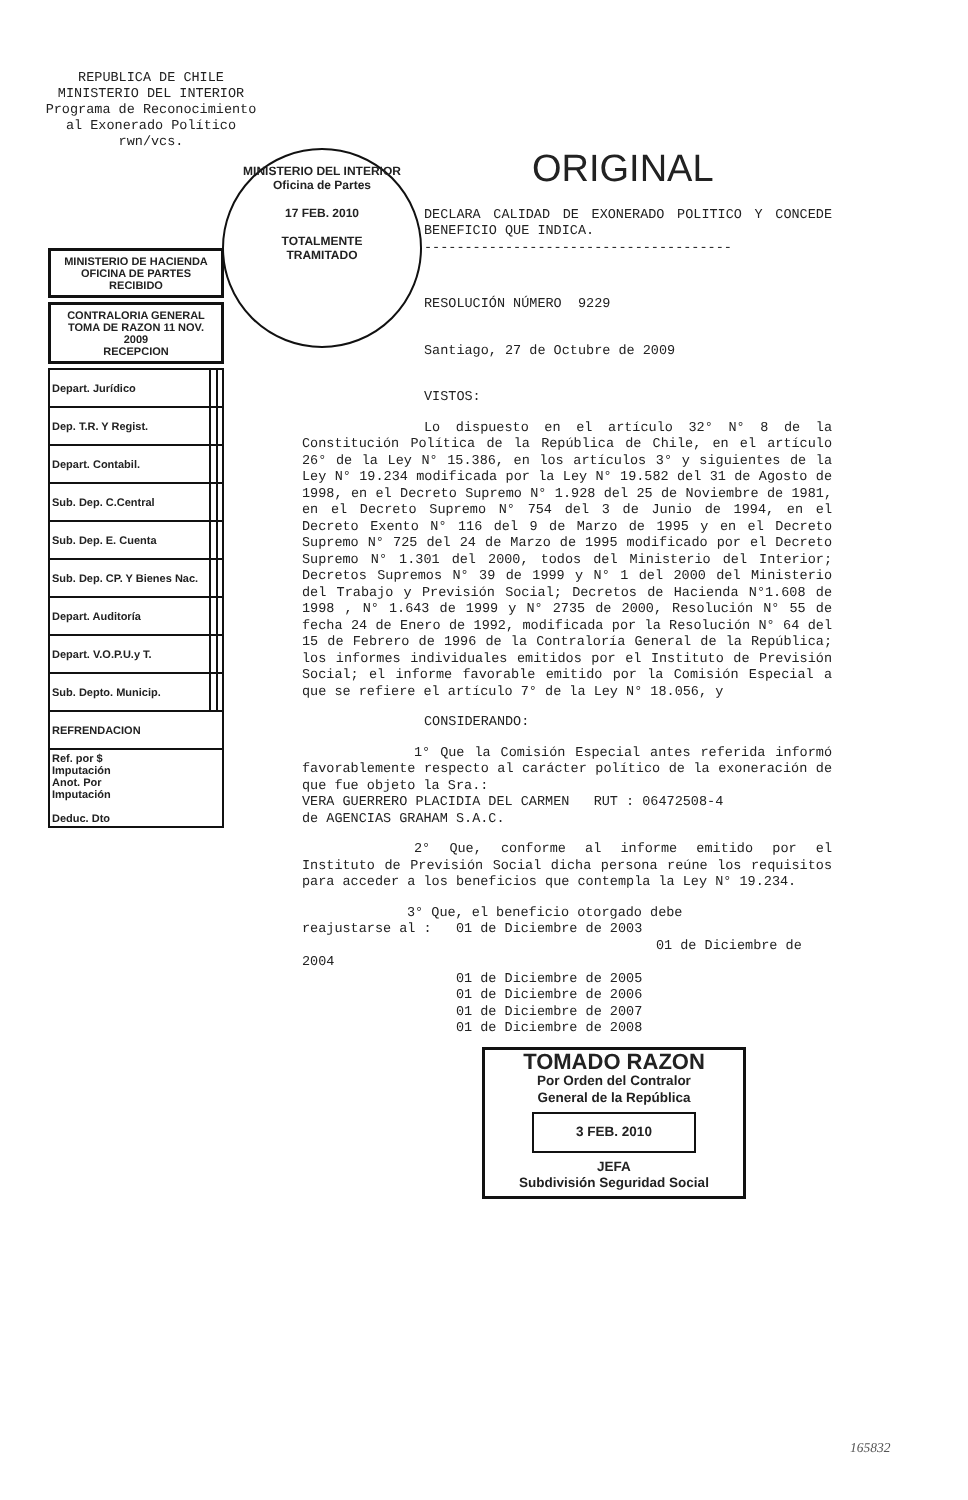REPUBLICA DE CHILE
MINISTERIO DEL INTERIOR
Programa de Reconocimiento
al Exonerado Político
rwn/vcs.
MINISTERIO DEL INTERIOR
Oficina de Partes
17 FEB. 2010
TOTALMENTE
TRAMITADO
MINISTERIO DE HACIENDA
OFICINA DE PARTES
RECIBIDO
CONTRALORIA GENERAL
TOMA DE RAZON 11 NOV. 2009
RECEPCION
| Depart. Jurídico | | |
| Dep. T.R. Y Regist. | | |
| Depart. Contabil. | | |
| Sub. Dep. C.Central | | |
| Sub. Dep. E. Cuenta | | |
| Sub. Dep. CP. Y Bienes Nac. | | |
| Depart. Auditoría | | |
| Depart. V.O.P.U.y T. | | |
| Sub. Depto. Municip. | | |
| REFRENDACION | | |
| Ref. por $ Imputación Anot. Por Imputación Deduc. Dto | | |
ORIGINAL
DECLARA CALIDAD DE EXONERADO POLITICO Y CONCEDE BENEFICIO QUE INDICA.
--------------------------------------
RESOLUCIÓN NÚMERO 9229
Santiago, 27 de Octubre de 2009
VISTOS:
Lo dispuesto en el artículo 32° N° 8 de la Constitución Política de la República de Chile, en el artículo 26° de la Ley N° 15.386, en los artículos 3° y siguientes de la Ley N° 19.234 modificada por la Ley N° 19.582 del 31 de Agosto de 1998, en el Decreto Supremo N° 1.928 del 25 de Noviembre de 1981, en el Decreto Supremo N° 754 del 3 de Junio de 1994, en el Decreto Exento N° 116 del 9 de Marzo de 1995 y en el Decreto Supremo N° 725 del 24 de Marzo de 1995 modificado por el Decreto Supremo N° 1.301 del 2000, todos del Ministerio del Interior; Decretos Supremos N° 39 de 1999 y N° 1 del 2000 del Ministerio del Trabajo y Previsión Social; Decretos de Hacienda N°1.608 de 1998 , N° 1.643 de 1999 y N° 2735 de 2000, Resolución N° 55 de fecha 24 de Enero de 1992, modificada por la Resolución N° 64 del 15 de Febrero de 1996 de la Contraloría General de la República; los informes individuales emitidos por el Instituto de Previsión Social; el informe favorable emitido por la Comisión Especial a que se refiere el artículo 7° de la Ley N° 18.056, y
CONSIDERANDO:
1° Que la Comisión Especial antes referida informó favorablemente respecto al carácter político de la exoneración de que fue objeto la Sra.:
VERA GUERRERO PLACIDIA DEL CARMEN RUT : 06472508-4
de AGENCIAS GRAHAM S.A.C.
2° Que, conforme al informe emitido por el Instituto de Previsión Social dicha persona reúne los requisitos para acceder a los beneficios que contempla la Ley N° 19.234.
3° Que, el beneficio otorgado debe
reajustarse al : 01 de Diciembre de 2003
01 de Diciembre de 2004
01 de Diciembre de 2005
01 de Diciembre de 2006
01 de Diciembre de 2007
01 de Diciembre de 2008
TOMADO RAZON
Por Orden del Contralor
General de la República
3 FEB. 2010
JEFA
Subdivisión Seguridad Social
165832